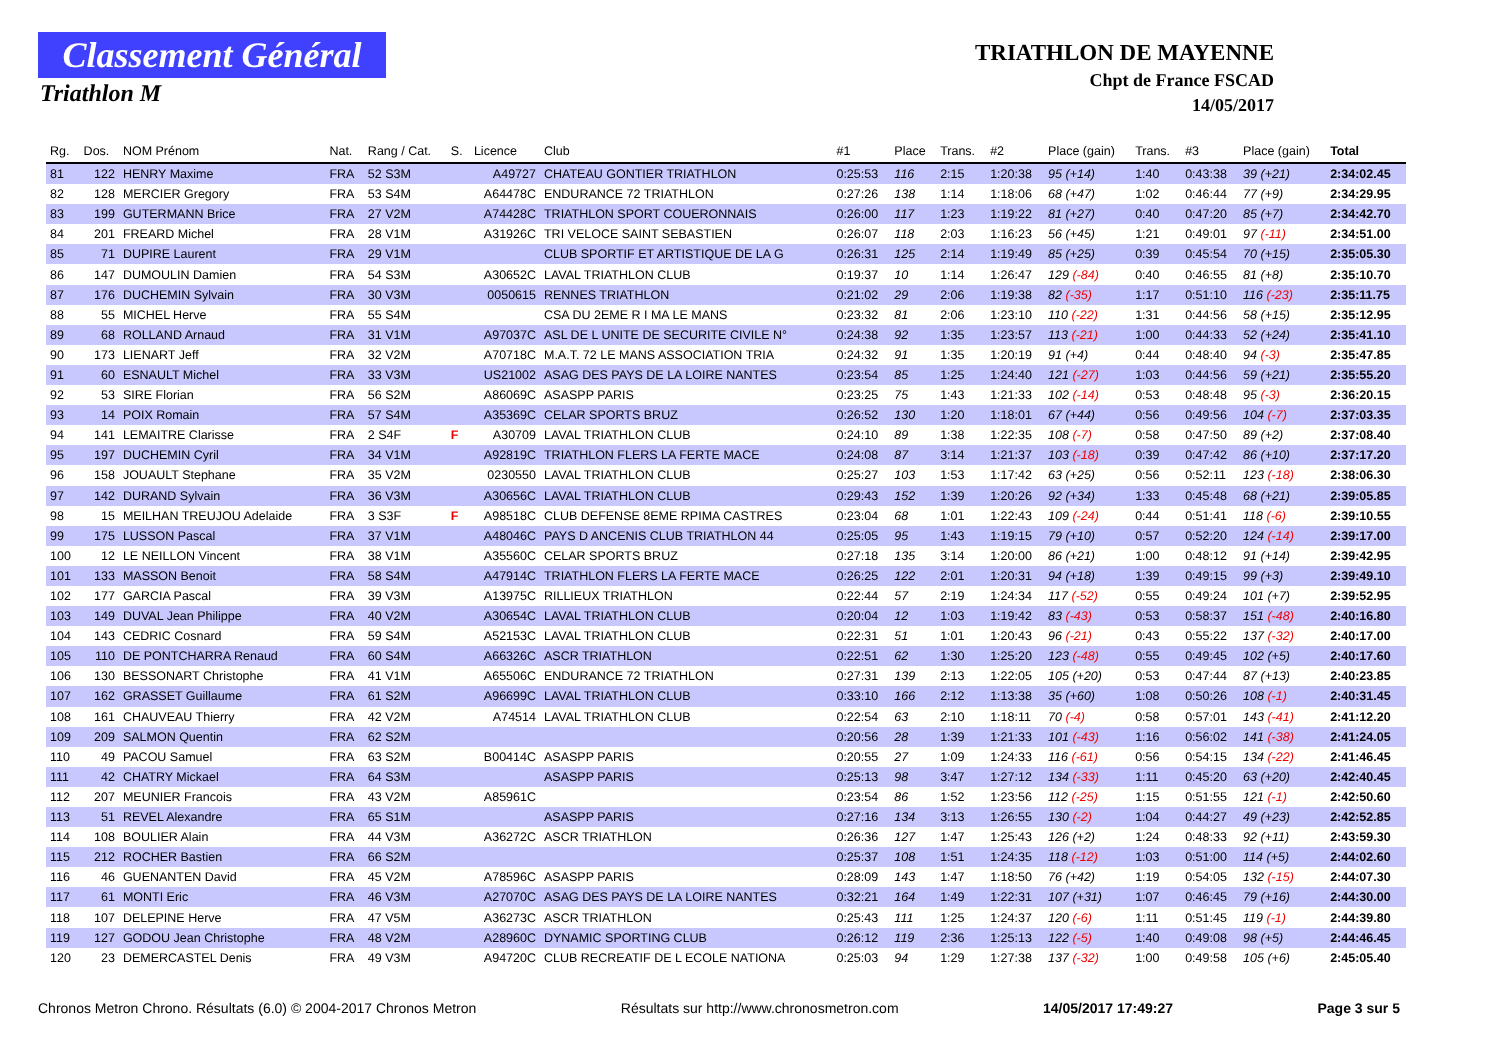Classement Général
Triathlon M
TRIATHLON DE MAYENNE
Chpt de France FSCAD
14/05/2017
| Rg. | Dos. | NOM Prénom | Nat. | Rang / Cat. | S. | Licence | Club | #1 | Place | Trans. | #2 | Place (gain) | Trans. | #3 | Place (gain) | Total |
| --- | --- | --- | --- | --- | --- | --- | --- | --- | --- | --- | --- | --- | --- | --- | --- | --- |
| 81 | 122 | HENRY Maxime | FRA | 52 S3M | | A49727 | CHATEAU GONTIER TRIATHLON | 0:25:53 | 116 | 2:15 | 1:20:38 | 95 (+14) | 1:40 | 0:43:38 | 39 (+21) | 2:34:02.45 |
| 82 | 128 | MERCIER Gregory | FRA | 53 S4M | | A64478C | ENDURANCE 72 TRIATHLON | 0:27:26 | 138 | 1:14 | 1:18:06 | 68 (+47) | 1:02 | 0:46:44 | 77 (+9) | 2:34:29.95 |
| 83 | 199 | GUTERMANN Brice | FRA | 27 V2M | | A74428C | TRIATHLON SPORT COUERONNAIS | 0:26:00 | 117 | 1:23 | 1:19:22 | 81 (+27) | 0:40 | 0:47:20 | 85 (+7) | 2:34:42.70 |
| 84 | 201 | FREARD Michel | FRA | 28 V1M | | A31926C | TRI VELOCE SAINT SEBASTIEN | 0:26:07 | 118 | 2:03 | 1:16:23 | 56 (+45) | 1:21 | 0:49:01 | 97 (-11) | 2:34:51.00 |
| 85 | 71 | DUPIRE Laurent | FRA | 29 V1M | | | CLUB SPORTIF ET ARTISTIQUE DE LA G | 0:26:31 | 125 | 2:14 | 1:19:49 | 85 (+25) | 0:39 | 0:45:54 | 70 (+15) | 2:35:05.30 |
| 86 | 147 | DUMOULIN Damien | FRA | 54 S3M | | A30652C | LAVAL TRIATHLON CLUB | 0:19:37 | 10 | 1:14 | 1:26:47 | 129 (-84) | 0:40 | 0:46:55 | 81 (+8) | 2:35:10.70 |
| 87 | 176 | DUCHEMIN Sylvain | FRA | 30 V3M | | 0050615 | RENNES TRIATHLON | 0:21:02 | 29 | 2:06 | 1:19:38 | 82 (-35) | 1:17 | 0:51:10 | 116 (-23) | 2:35:11.75 |
| 88 | 55 | MICHEL Herve | FRA | 55 S4M | | | CSA DU 2EME R I MA LE MANS | 0:23:32 | 81 | 2:06 | 1:23:10 | 110 (-22) | 1:31 | 0:44:56 | 58 (+15) | 2:35:12.95 |
| 89 | 68 | ROLLAND Arnaud | FRA | 31 V1M | | A97037C | ASL DE L UNITE DE SECURITE CIVILE N° | 0:24:38 | 92 | 1:35 | 1:23:57 | 113 (-21) | 1:00 | 0:44:33 | 52 (+24) | 2:35:41.10 |
| 90 | 173 | LIENART Jeff | FRA | 32 V2M | | A70718C | M.A.T. 72 LE MANS ASSOCIATION TRIA | 0:24:32 | 91 | 1:35 | 1:20:19 | 91 (+4) | 0:44 | 0:48:40 | 94 (-3) | 2:35:47.85 |
| 91 | 60 | ESNAULT Michel | FRA | 33 V3M | | US21002 | ASAG DES PAYS DE LA LOIRE NANTES | 0:23:54 | 85 | 1:25 | 1:24:40 | 121 (-27) | 1:03 | 0:44:56 | 59 (+21) | 2:35:55.20 |
| 92 | 53 | SIRE Florian | FRA | 56 S2M | | A86069C | ASASPP PARIS | 0:23:25 | 75 | 1:43 | 1:21:33 | 102 (-14) | 0:53 | 0:48:48 | 95 (-3) | 2:36:20.15 |
| 93 | 14 | POIX Romain | FRA | 57 S4M | | A35369C | CELAR SPORTS BRUZ | 0:26:52 | 130 | 1:20 | 1:18:01 | 67 (+44) | 0:56 | 0:49:56 | 104 (-7) | 2:37:03.35 |
| 94 | 141 | LEMAITRE Clarisse | FRA | 2 S4F | F | A30709 | LAVAL TRIATHLON CLUB | 0:24:10 | 89 | 1:38 | 1:22:35 | 108 (-7) | 0:58 | 0:47:50 | 89 (+2) | 2:37:08.40 |
| 95 | 197 | DUCHEMIN Cyril | FRA | 34 V1M | | A92819C | TRIATHLON FLERS LA FERTE MACE | 0:24:08 | 87 | 3:14 | 1:21:37 | 103 (-18) | 0:39 | 0:47:42 | 86 (+10) | 2:37:17.20 |
| 96 | 158 | JOUAULT Stephane | FRA | 35 V2M | | 0230550 | LAVAL TRIATHLON CLUB | 0:25:27 | 103 | 1:53 | 1:17:42 | 63 (+25) | 0:56 | 0:52:11 | 123 (-18) | 2:38:06.30 |
| 97 | 142 | DURAND Sylvain | FRA | 36 V3M | | A30656C | LAVAL TRIATHLON CLUB | 0:29:43 | 152 | 1:39 | 1:20:26 | 92 (+34) | 1:33 | 0:45:48 | 68 (+21) | 2:39:05.85 |
| 98 | 15 | MEILHAN TREUJOU Adelaide | FRA | 3 S3F | F | A98518C | CLUB DEFENSE 8EME RPIMA CASTRES | 0:23:04 | 68 | 1:01 | 1:22:43 | 109 (-24) | 0:44 | 0:51:41 | 118 (-6) | 2:39:10.55 |
| 99 | 175 | LUSSON Pascal | FRA | 37 V1M | | A48046C | PAYS D ANCENIS CLUB TRIATHLON 44 | 0:25:05 | 95 | 1:43 | 1:19:15 | 79 (+10) | 0:57 | 0:52:20 | 124 (-14) | 2:39:17.00 |
| 100 | 12 | LE NEILLON Vincent | FRA | 38 V1M | | A35560C | CELAR SPORTS BRUZ | 0:27:18 | 135 | 3:14 | 1:20:00 | 86 (+21) | 1:00 | 0:48:12 | 91 (+14) | 2:39:42.95 |
| 101 | 133 | MASSON Benoit | FRA | 58 S4M | | A47914C | TRIATHLON FLERS LA FERTE MACE | 0:26:25 | 122 | 2:01 | 1:20:31 | 94 (+18) | 1:39 | 0:49:15 | 99 (+3) | 2:39:49.10 |
| 102 | 177 | GARCIA Pascal | FRA | 39 V3M | | A13975C | RILLIEUX TRIATHLON | 0:22:44 | 57 | 2:19 | 1:24:34 | 117 (-52) | 0:55 | 0:49:24 | 101 (+7) | 2:39:52.95 |
| 103 | 149 | DUVAL Jean Philippe | FRA | 40 V2M | | A30654C | LAVAL TRIATHLON CLUB | 0:20:04 | 12 | 1:03 | 1:19:42 | 83 (-43) | 0:53 | 0:58:37 | 151 (-48) | 2:40:16.80 |
| 104 | 143 | CEDRIC Cosnard | FRA | 59 S4M | | A52153C | LAVAL TRIATHLON CLUB | 0:22:31 | 51 | 1:01 | 1:20:43 | 96 (-21) | 0:43 | 0:55:22 | 137 (-32) | 2:40:17.00 |
| 105 | 110 | DE PONTCHARRA Renaud | FRA | 60 S4M | | A66326C | ASCR TRIATHLON | 0:22:51 | 62 | 1:30 | 1:25:20 | 123 (-48) | 0:55 | 0:49:45 | 102 (+5) | 2:40:17.60 |
| 106 | 130 | BESSONART Christophe | FRA | 41 V1M | | A65506C | ENDURANCE 72 TRIATHLON | 0:27:31 | 139 | 2:13 | 1:22:05 | 105 (+20) | 0:53 | 0:47:44 | 87 (+13) | 2:40:23.85 |
| 107 | 162 | GRASSET Guillaume | FRA | 61 S2M | | A96699C | LAVAL TRIATHLON CLUB | 0:33:10 | 166 | 2:12 | 1:13:38 | 35 (+60) | 1:08 | 0:50:26 | 108 (-1) | 2:40:31.45 |
| 108 | 161 | CHAUVEAU Thierry | FRA | 42 V2M | | A74514 | LAVAL TRIATHLON CLUB | 0:22:54 | 63 | 2:10 | 1:18:11 | 70 (-4) | 0:58 | 0:57:01 | 143 (-41) | 2:41:12.20 |
| 109 | 209 | SALMON Quentin | FRA | 62 S2M | | | | 0:20:56 | 28 | 1:39 | 1:21:33 | 101 (-43) | 1:16 | 0:56:02 | 141 (-38) | 2:41:24.05 |
| 110 | 49 | PACOU Samuel | FRA | 63 S2M | | B00414C | ASASPP PARIS | 0:20:55 | 27 | 1:09 | 1:24:33 | 116 (-61) | 0:56 | 0:54:15 | 134 (-22) | 2:41:46.45 |
| 111 | 42 | CHATRY Mickael | FRA | 64 S3M | | | ASASPP PARIS | 0:25:13 | 98 | 3:47 | 1:27:12 | 134 (-33) | 1:11 | 0:45:20 | 63 (+20) | 2:42:40.45 |
| 112 | 207 | MEUNIER Francois | FRA | 43 V2M | | A85961C | | 0:23:54 | 86 | 1:52 | 1:23:56 | 112 (-25) | 1:15 | 0:51:55 | 121 (-1) | 2:42:50.60 |
| 113 | 51 | REVEL Alexandre | FRA | 65 S1M | | | ASASPP PARIS | 0:27:16 | 134 | 3:13 | 1:26:55 | 130 (-2) | 1:04 | 0:44:27 | 49 (+23) | 2:42:52.85 |
| 114 | 108 | BOULIER Alain | FRA | 44 V3M | | A36272C | ASCR TRIATHLON | 0:26:36 | 127 | 1:47 | 1:25:43 | 126 (+2) | 1:24 | 0:48:33 | 92 (+11) | 2:43:59.30 |
| 115 | 212 | ROCHER Bastien | FRA | 66 S2M | | | | 0:25:37 | 108 | 1:51 | 1:24:35 | 118 (-12) | 1:03 | 0:51:00 | 114 (+5) | 2:44:02.60 |
| 116 | 46 | GUENANTEN David | FRA | 45 V2M | | A78596C | ASASPP PARIS | 0:28:09 | 143 | 1:47 | 1:18:50 | 76 (+42) | 1:19 | 0:54:05 | 132 (-15) | 2:44:07.30 |
| 117 | 61 | MONTI Eric | FRA | 46 V3M | | A27070C | ASAG DES PAYS DE LA LOIRE NANTES | 0:32:21 | 164 | 1:49 | 1:22:31 | 107 (+31) | 1:07 | 0:46:45 | 79 (+16) | 2:44:30.00 |
| 118 | 107 | DELEPINE Herve | FRA | 47 V5M | | A36273C | ASCR TRIATHLON | 0:25:43 | 111 | 1:25 | 1:24:37 | 120 (-6) | 1:11 | 0:51:45 | 119 (-1) | 2:44:39.80 |
| 119 | 127 | GODOU Jean Christophe | FRA | 48 V2M | | A28960C | DYNAMIC SPORTING CLUB | 0:26:12 | 119 | 2:36 | 1:25:13 | 122 (-5) | 1:40 | 0:49:08 | 98 (+5) | 2:44:46.45 |
| 120 | 23 | DEMERCASTEL Denis | FRA | 49 V3M | | A94720C | CLUB RECREATIF DE L ECOLE NATIONA | 0:25:03 | 94 | 1:29 | 1:27:38 | 137 (-32) | 1:00 | 0:49:58 | 105 (+6) | 2:45:05.40 |
Chronos Metron Chrono. Résultats (6.0) © 2004-2017 Chronos Metron Résultats sur http://www.chronosmetron.com 14/05/2017 17:49:27 Page 3 sur 5